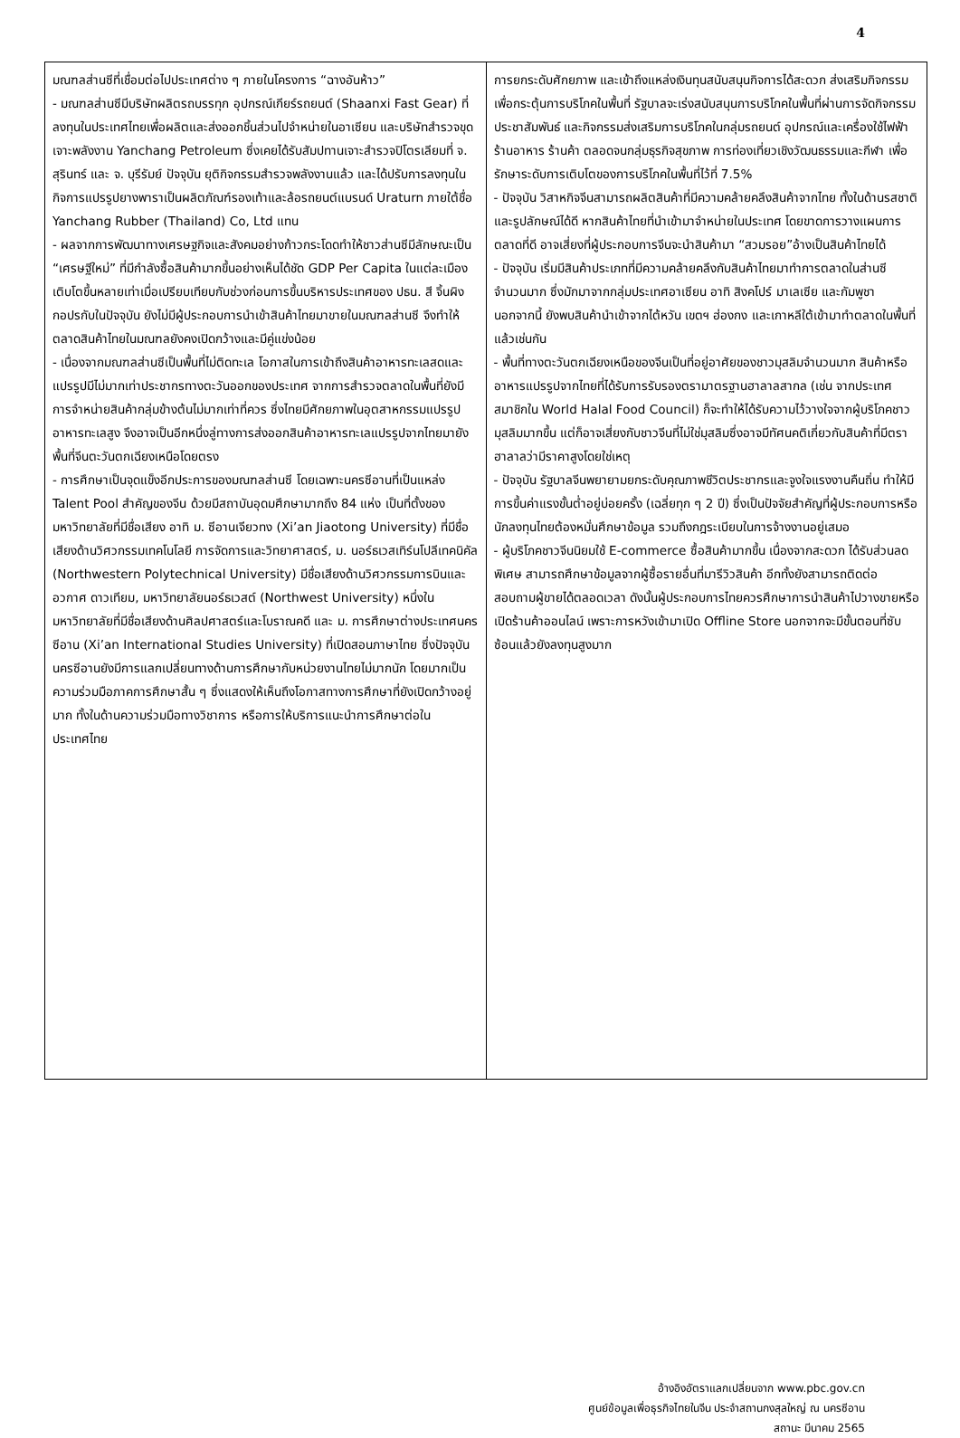4
| มณฑลส่านซีที่เชื่อมต่อไปประเทศต่าง ๆ ภายในโครงการ “ฉางอันห้าว” - มณฑลส่านซีมีบริษัทผลิตรถบรรทุก อุปกรณ์เกียร์รถยนต์ (Shaanxi Fast Gear) ที่ลงทุนในประเทศไทยเพื่อผลิตและส่งออกชิ้นส่วนไปจำหน่ายในอาเซียน และบริษัทสำรวจขุดเจาะพลังงาน Yanchang Petroleum ซึ่งเคยได้รับสัมปทานเจาะสำรวจปิโตรเลียมที่ จ. สุรินทร์ และ จ. บุรีรัมย์ ปัจจุบัน ยุติกิจกรรมสำรวจพลังงานแล้ว และได้ปรับการลงทุนในกิจการแปรรูปยางพาราเป็นผลิตภัณฑ์รองเท้าและล้อรถยนต์แบรนด์ Uraturn ภายใต้ชื่อ Yanchang Rubber (Thailand) Co, Ltd แทน - ผลจากการพัฒนาทางเศรษฐกิจและสังคมอย่างก้าวกระโดดทำให้ชาวส่านซีมีลักษณะเป็น “เศรษฐีใหม่” ที่มีกำลังซื้อสินค้ามากขึ้นอย่างเห็นได้ชัด GDP Per Capita ในแต่ละเมืองเติบโตขึ้นหลายเท่าเมื่อเปรียบเทียบกับช่วงก่อนการขึ้นบริหารประเทศของ ปธน. สี จิ้นผิง กอปรกับในปัจจุบัน ยังไม่มีผู้ประกอบการนำเข้าสินค้าไทยมาขายในมณฑลส่านซี จึงทำให้ตลาดสินค้าไทยในมณฑลยังคงเปิดกว้างและมีคู่แข่งน้อย - เนื่องจากมณฑลส่านซีเป็นพื้นที่ไม่ติดทะเล โอกาสในการเข้าถึงสินค้าอาหารทะเลสดและแปรรูปมีไม่มากเท่าประชากรทางตะวันออกของประเทศ จากการสำรวจตลาดในพื้นที่ยังมีการจำหน่ายสินค้ากลุ่มข้างต้นไม่มากเท่าที่ควร ซึ่งไทยมีศักยภาพในอุตสาหกรรมแปรรูปอาหารทะเลสูง จึงอาจเป็นอีกหนึ่งลู่ทางการส่งออกสินค้าอาหารทะเลแปรรูปจากไทยมายังพื้นที่จีนตะวันตกเฉียงเหนือโดยตรง - การศึกษาเป็นจุดแข็งอีกประการของมณฑลส่านซี โดยเฉพาะนครซีอานที่เป็นแหล่ง Talent Pool สำคัญของจีน ด้วยมีสถาบันอุดมศึกษามากถึง 84 แห่ง เป็นที่ตั้งของมหาวิทยาลัยที่มีชื่อเสียง อาทิ ม. ซีอานเจียวทง (Xi’an Jiaotong University) ที่มีชื่อเสียงด้านวิศวกรรมเทคโนโลยี การจัดการและวิทยาศาสตร์, ม. นอร์ธเวสเทิร์นโปลีเทคนิคัล (Northwestern Polytechnical University) มีชื่อเสียงด้านวิศวกรรมการบินและอวกาศ ดาวเทียม, มหาวิทยาลัยนอร์ธเวสต์ (Northwest University) หนึ่งในมหาวิทยาลัยที่มีชื่อเสียงด้านศิลปศาสตร์และโบราณคดี และ ม. การศึกษาต่างประเทศนครซีอาน (Xi’an International Studies University) ที่เปิดสอนภาษาไทย ซึ่งปัจจุบันนครซีอานยังมีการแลกเปลี่ยนทางด้านการศึกษากับหน่วยงานไทยไม่มากนัก โดยมากเป็นความร่วมมือภาคการศึกษาสั้น ๆ ซึ่งแสดงให้เห็นถึงโอกาสทางการศึกษาที่ยังเปิดกว้างอยู่มาก ทั้งในด้านความร่วมมือทางวิชาการ หรือการให้บริการแนะนำการศึกษาต่อในประเทศไทย | การยกระดับศักยภาพ และเข้าถึงแหล่งเงินทุนสนับสนุนกิจการได้สะดวก ส่งเสริมกิจกรรมเพื่อกระตุ้นการบริโภคในพื้นที่ รัฐบาลจะเร่งสนับสนุนการบริโภคในพื้นที่ผ่านการจัดกิจกรรมประชาสัมพันธ์ และกิจกรรมส่งเสริมการบริโภคในกลุ่มรถยนต์ อุปกรณ์และเครื่องใช้ไฟฟ้า ร้านอาหาร ร้านค้า ตลอดจนกลุ่มธุรกิจสุขภาพ การท่องเที่ยวเชิงวัฒนธรรมและกีฬา เพื่อรักษาระดับการเติบโตของการบริโภคในพื้นที่ไว้ที่ 7.5% - ปัจจุบัน วิสาหกิจจีนสามารถผลิตสินค้าที่มีความคล้ายคลึงสินค้าจากไทย ทั้งในด้านรสชาติและรูปลักษณ์ได้ดี หากสินค้าไทยที่นำเข้ามาจำหน่ายในประเทศ โดยขาดการวางแผนการตลาดที่ดี อาจเสี่ยงที่ผู้ประกอบการจีนจะนำสินค้ามา “สวมรอย”อ้างเป็นสินค้าไทยได้ - ปัจจุบัน เริ่มมีสินค้าประเภทที่มีความคล้ายคลึงกับสินค้าไทยมาทำการตลาดในส่านซีจำนวนมาก ซึ่งมักมาจากกลุ่มประเทศอาเซียน อาทิ สิงคโปร์ มาเลเซีย และกัมพูชา นอกจากนี้ ยังพบสินค้านำเข้าจากไต้หวัน เขตฯ ฮ่องกง และเกาหลีใต้เข้ามาทำตลาดในพื้นที่แล้วเช่นกัน - พื้นที่ทางตะวันตกเฉียงเหนือของจีนเป็นที่อยู่อาศัยของชาวมุสลิมจำนวนมาก สินค้าหรืออาหารแปรรูปจากไทยที่ได้รับการรับรองตรามาตรฐานฮาลาลสากล (เช่น จากประเทศสมาชิกใน World Halal Food Council) ก็จะทำให้ได้รับความไว้วางใจจากผู้บริโภคชาวมุสลิมมากขึ้น แต่ก็อาจเสี่ยงกับชาวจีนที่ไม่ใช่มุสลิมซึ่งอาจมีทัศนคติเกี่ยวกับสินค้าที่มีตราฮาลาลว่ามีราคาสูงโดยใช่เหตุ - ปัจจุบัน รัฐบาลจีนพยายามยกระดับคุณภาพชีวิตประชากรและจูงใจแรงงานคืนถิ่น ทำให้มีการขึ้นค่าแรงขั้นต่ำอยู่บ่อยครั้ง (เฉลี่ยทุก ๆ 2 ปี) ซึ่งเป็นปัจจัยสำคัญที่ผู้ประกอบการหรือนักลงทุนไทยต้องหมั่นศึกษาข้อมูล รวมถึงกฎระเบียบในการจ้างงานอยู่เสมอ - ผู้บริโภคชาวจีนนิยมใช้ E-commerce ซื้อสินค้ามากขึ้น เนื่องจากสะดวก ได้รับส่วนลดพิเศษ สามารถศึกษาข้อมูลจากผู้ซื้อรายอื่นที่มารีวิวสินค้า อีกทั้งยังสามารถติดต่อสอบถามผู้ขายได้ตลอดเวลา ดังนั้นผู้ประกอบการไทยควรศึกษาการนำสินค้าไปวางขายหรือเปิดร้านค้าออนไลน์ เพราะการหวังเข้ามาเปิด Offline Store นอกจากจะมีขั้นตอนที่ซับซ้อนแล้วยังลงทุนสูงมาก |
อ้างอิงอัตราแลกเปลี่ยนจาก www.pbc.gov.cn
ศูนย์ข้อมูลเพื่อธุรกิจไทยในจีน ประจำสถานกงสุลใหญ่ ณ นครซีอาน
สถานะ มีนาคม 2565